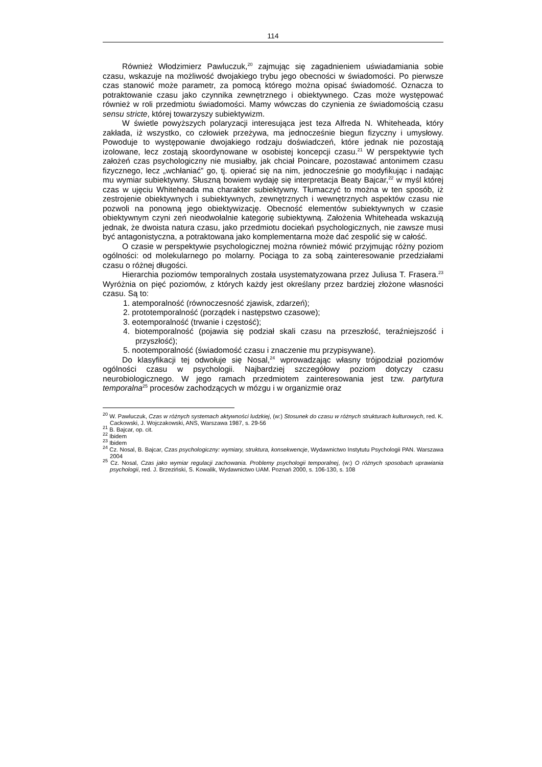114
Również Włodzimierz Pawluczuk,<sup>20</sup> zajmując się zagadnieniem uświadamiania sobie czasu, wskazuje na możliwość dwojakiego trybu jego obecności w świadomości. Po pierwsze czas stanowić może parametr, za pomocą którego można opisać świadomość. Oznacza to potraktowanie czasu jako czynnika zewnętrznego i obiektywnego. Czas może występować również w roli przedmiotu świadomości. Mamy wówczas do czynienia ze świadomością czasu sensu stricte, której towarzyszy subiektywizm.
W świetle powyższych polaryzacji interesująca jest teza Alfreda N. Whiteheada, który zakłada, iż wszystko, co człowiek przeżywa, ma jednocześnie biegun fizyczny i umysłowy. Powoduje to występowanie dwojakiego rodzaju doświadczeń, które jednak nie pozostają izolowane, lecz zostają skoordynowane w osobistej koncepcji czasu.<sup>21</sup> W perspektywie tych założeń czas psychologiczny nie musiałby, jak chciał Poincare, pozostawać antonimem czasu fizycznego, lecz „wchłaniać” go, tj. opierać się na nim, jednocześnie go modyfikując i nadając mu wymiar subiektywny. Słuszną bowiem wydaję się interpretacja Beaty Bajcar,<sup>22</sup> w myśl której czas w ujęciu Whiteheada ma charakter subiektywny. Tłumaczyć to można w ten sposób, iż zestrojenie obiektywnych i subiektywnych, zewnętrznych i wewnętrznych aspektów czasu nie pozwoli na ponowną jego obiektywizację. Obecność elementów subiektywnych w czasie obiektywnym czyni zeń nieodwołalnie kategorię subiektywną. Założenia Whiteheada wskazują jednak, że dwoista natura czasu, jako przedmiotu dociekań psychologicznych, nie zawsze musi być antagonistyczna, a potraktowana jako komplementarna może dać zespolić się w całość.
O czasie w perspektywie psychologicznej można również mówić przyjmując różny poziom ogólności: od molekularnego po molarny. Pociąga to za sobą zainteresowanie przedziałami czasu o różnej długości.
Hierarchia poziomów temporalnych została usystematyzowana przez Juliusa T. Frasera.<sup>23</sup> Wyróżnia on pięć poziomów, z których każdy jest określany przez bardziej złożone własności czasu. Są to:
1. atemporalność (równoczesność zjawisk, zdarzeń);
2. prototemporalność (porządek i następstwo czasowe);
3. eotemporalność (trwanie i częstość);
4. biotemporalność (pojawia się podział skali czasu na przeszłość, teraźniejszość i przyszłość);
5. nootemporalność (świadomość czasu i znaczenie mu przypisywane).
Do klasyfikacji tej odwołuje się Nosal,<sup>24</sup> wprowadzając własny trójpodział poziomów ogólności czasu w psychologii. Najbardziej szczegółowy poziom dotyczy czasu neurobiologicznego. W jego ramach przedmiotem zainteresowania jest tzw. partytura temporalna<sup>25</sup> procesów zachodzących w mózgu i w organizmie oraz
<sup>20</sup> W. Pawluczuk, Czas w różnych systemach aktywności ludzkiej, (w:) Stosunek do czasu w różnych strukturach kulturowych, red. K. Cackowski, J. Wojczakowski, ANS, Warszawa 1987, s. 29-56
<sup>21</sup> B. Bajcar, op. cit.
<sup>22</sup> Ibidem
<sup>23</sup> Ibidem
<sup>24</sup> Cz. Nosal, B. Bajcar, Czas psychologiczny: wymiary, struktura, konsekwencje, Wydawnictwo Instytutu Psychologii PAN. Warszawa 2004
<sup>25</sup> Cz. Nosal, Czas jako wymiar regulacji zachowania. Problemy psychologii temporalnej, (w:) O różnych sposobach uprawiania psychologii, red. J. Brzeziński, S. Kowalik, Wydawnictwo UAM. Poznań 2000, s. 106-130, s. 108